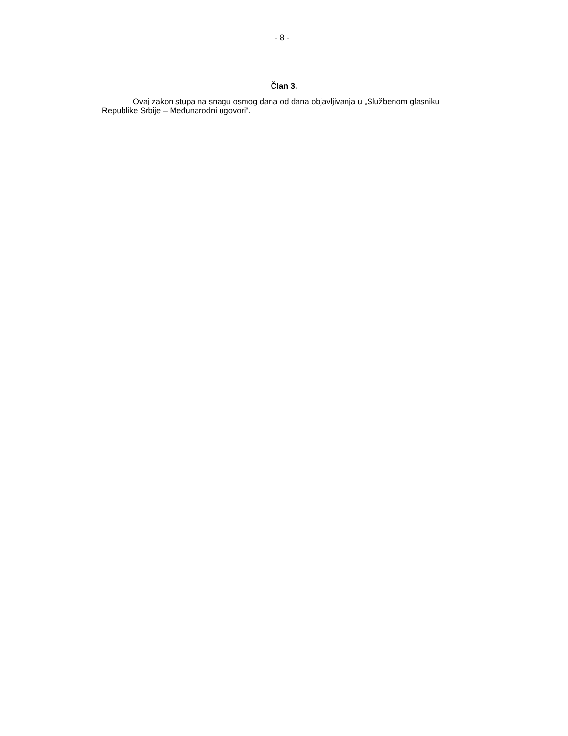- 8 -
Član 3.
Ovaj zakon stupa na snagu osmog dana od dana objavljivanja u „Službenom glasniku Republike Srbije – Međunarodni ugovori”.